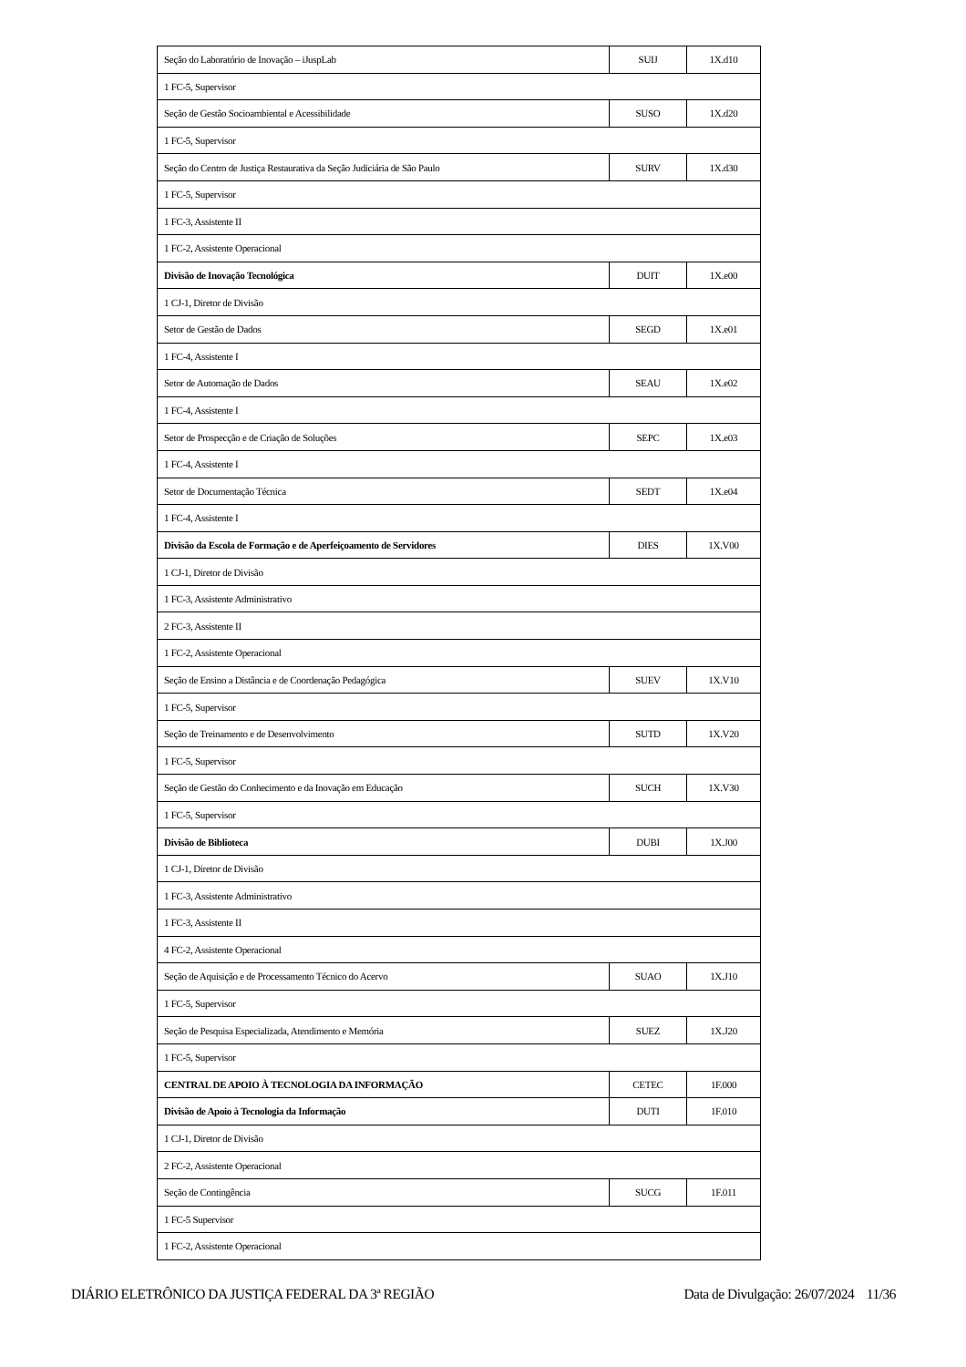| Seção do Laboratório de Inovação – iJuspLab | SUIJ | 1X.d10 |
| 1 FC-5, Supervisor | | |
| Seção de Gestão Socioambiental e Acessibilidade | SUSO | 1X.d20 |
| 1 FC-5, Supervisor | | |
| Seção do Centro de Justiça Restaurativa da Seção Judiciária de São Paulo | SURV | 1X.d30 |
| 1 FC-5, Supervisor | | |
| 1 FC-3, Assistente II | | |
| 1 FC-2, Assistente Operacional | | |
| Divisão de Inovação Tecnológica | DUIT | 1X.e00 |
| 1 CJ-1, Diretor de Divisão | | |
| Setor de Gestão de Dados | SEGD | 1X.e01 |
| 1 FC-4, Assistente I | | |
| Setor de Automação de Dados | SEAU | 1X.e02 |
| 1 FC-4, Assistente I | | |
| Setor de Prospecção e de Criação de Soluções | SEPC | 1X.e03 |
| 1 FC-4, Assistente I | | |
| Setor de Documentação Técnica | SEDT | 1X.e04 |
| 1 FC-4, Assistente I | | |
| Divisão da Escola de Formação e de Aperfeiçoamento de Servidores | DIES | 1X.V00 |
| 1 CJ-1, Diretor de Divisão | | |
| 1 FC-3, Assistente Administrativo | | |
| 2 FC-3, Assistente II | | |
| 1 FC-2, Assistente Operacional | | |
| Seção de Ensino a Distância e de Coordenação Pedagógica | SUEV | 1X.V10 |
| 1 FC-5, Supervisor | | |
| Seção de Treinamento e de Desenvolvimento | SUTD | 1X.V20 |
| 1 FC-5, Supervisor | | |
| Seção de Gestão do Conhecimento e da Inovação em Educação | SUCH | 1X.V30 |
| 1 FC-5, Supervisor | | |
| Divisão de Biblioteca | DUBI | 1X.J00 |
| 1 CJ-1, Diretor de Divisão | | |
| 1 FC-3, Assistente Administrativo | | |
| 1 FC-3, Assistente II | | |
| 4 FC-2, Assistente Operacional | | |
| Seção de Aquisição e de Processamento Técnico do Acervo | SUAO | 1X.J10 |
| 1 FC-5, Supervisor | | |
| Seção de Pesquisa Especializada, Atendimento e Memória | SUEZ | 1X.J20 |
| 1 FC-5, Supervisor | | |
| CENTRAL DE APOIO À TECNOLOGIA DA INFORMAÇÃO | CETEC | 1F.000 |
| Divisão de Apoio à Tecnologia da Informação | DUTI | 1F.010 |
| 1 CJ-1, Diretor de Divisão | | |
| 2 FC-2, Assistente Operacional | | |
| Seção de Contingência | SUCG | 1F.011 |
| 1 FC-5 Supervisor | | |
| 1 FC-2, Assistente Operacional | | |
DIÁRIO ELETRÔNICO DA JUSTIÇA FEDERAL DA 3ª REGIÃO Data de Divulgação: 26/07/2024 11/36